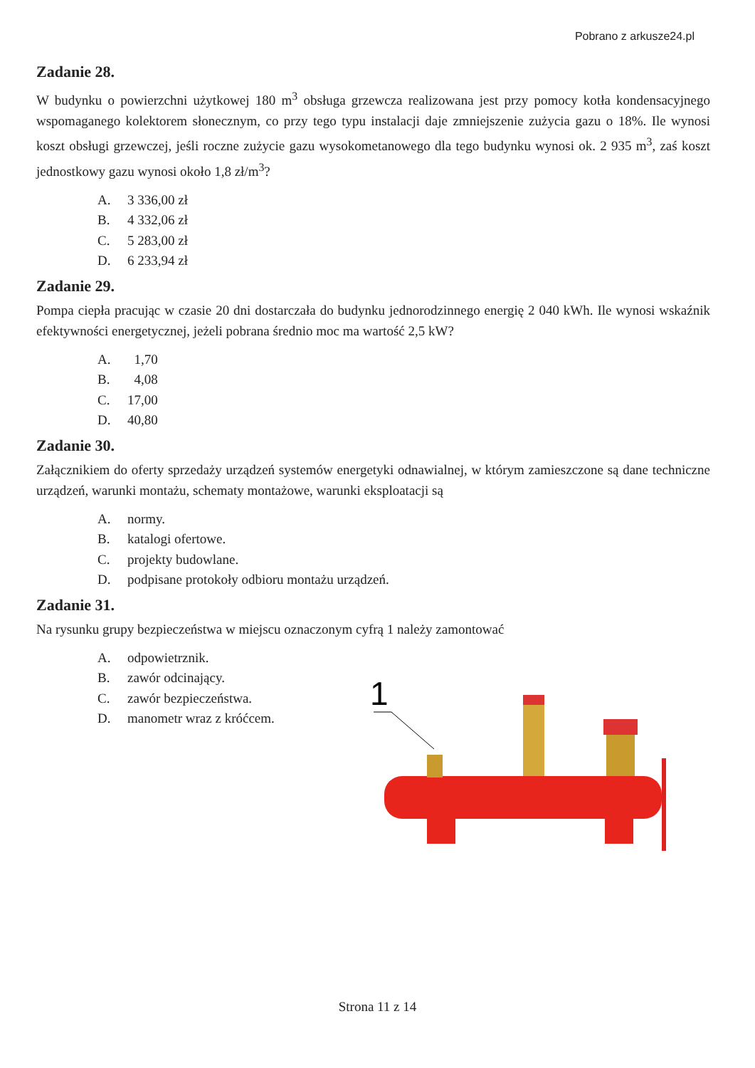Pobrano z arkusze24.pl
Zadanie 28.
W budynku o powierzchni użytkowej 180 m<sup>3</sup> obsługa grzewcza realizowana jest przy pomocy kotła kondensacyjnego wspomaganego kolektorem słonecznym, co przy tego typu instalacji daje zmniejszenie zużycia gazu o 18%. Ile wynosi koszt obsługi grzewczej, jeśli roczne zużycie gazu wysokometanowego dla tego budynku wynosi ok. 2 935 m<sup>3</sup>, zaś koszt jednostkowy gazu wynosi około 1,8 zł/m<sup>3</sup>?
A. 3 336,00 zł
B. 4 332,06 zł
C. 5 283,00 zł
D. 6 233,94 zł
Zadanie 29.
Pompa ciepła pracując w czasie 20 dni dostarczała do budynku jednorodzinnego energię 2 040 kWh. Ile wynosi wskaźnik efektywności energetycznej, jeżeli pobrana średnio moc ma wartość 2,5 kW?
A. 1,70
B. 4,08
C. 17,00
D. 40,80
Zadanie 30.
Załącznikiem do oferty sprzedaży urządzeń systemów energetyki odnawialnej, w którym zamieszczone są dane techniczne urządzeń, warunki montażu, schematy montażowe, warunki eksploatacji są
A. normy.
B. katalogi ofertowe.
C. projekty budowlane.
D. podpisane protokoły odbioru montażu urządzeń.
Zadanie 31.
Na rysunku grupy bezpieczeństwa w miejscu oznaczonym cyfrą 1 należy zamontować
A. odpowietrznik.
B. zawór odcinający.
C. zawór bezpieczeństwa.
D. manometr wraz z króćcem.
1
Strona 11 z 14